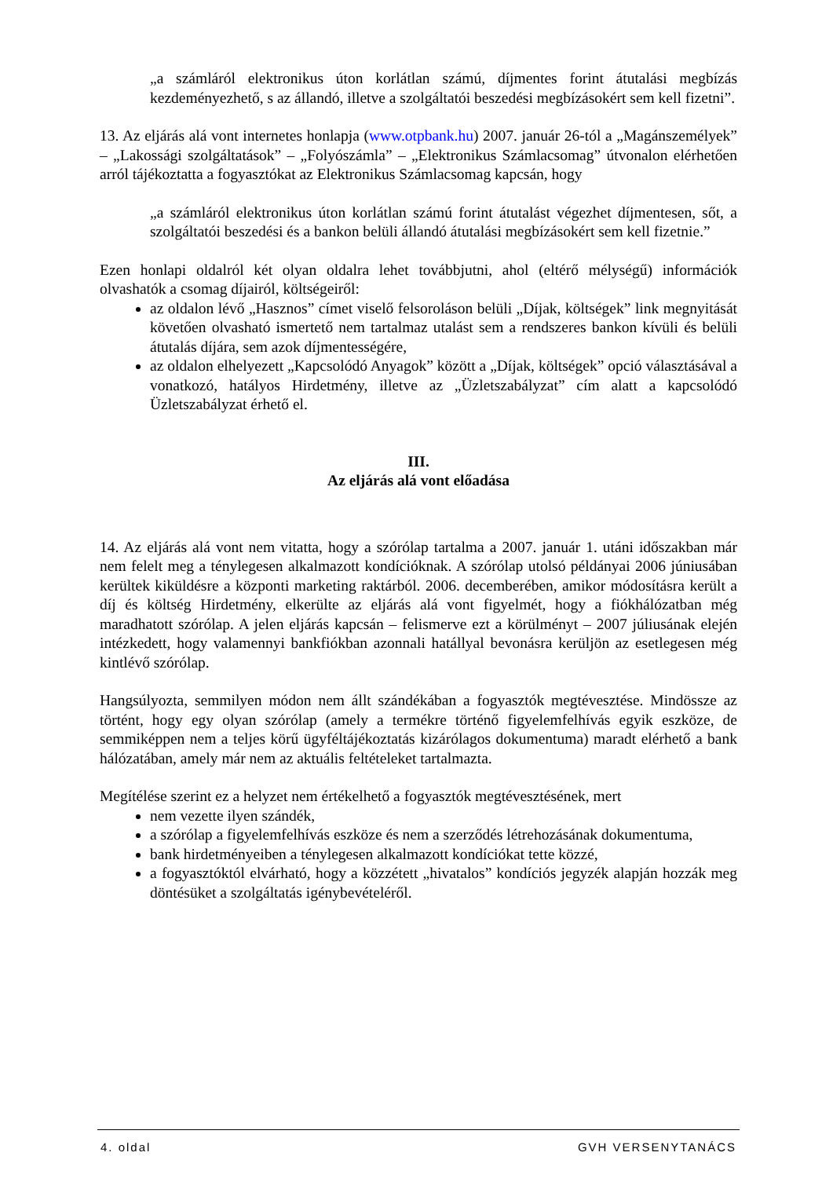„a számláról elektronikus úton korlátlan számú, díjmentes forint átutalási megbízás kezdeményezhető, s az állandó, illetve a szolgáltatói beszedési megbízásokért sem kell fizetni”.
13. Az eljárás alá vont internetes honlapja (www.otpbank.hu) 2007. január 26-tól a „Magánszemélyek” – „Lakossági szolgáltatások” – „Folyószámla” – „Elektronikus Számlacsomag” útvonalon elérhetően arról tájékoztatta a fogyasztókat az Elektronikus Számlacsomag kapcsán, hogy
„a számláról elektronikus úton korlátlan számú forint átutalást végezhet díjmentesen, sőt, a szolgáltatói beszedési és a bankon belüli állandó átutalási megbízásokért sem kell fizetnie.”
Ezen honlapi oldalról két olyan oldalra lehet továbbjutni, ahol (eltérő mélységű) információk olvashatók a csomag díjairól, költségeiről:
az oldalon lévő „Hasznos” címet viselő felsoroláson belüli „Díjak, költségek” link megnyitását követően olvasható ismertető nem tartalmaz utalást sem a rendszeres bankon kívüli és belüli átutalás díjára, sem azok díjmentességére,
az oldalon elhelyezett „Kapcsolódó Anyagok” között a „Díjak, költségek” opció választásával a vonatkozó, hatályos Hirdetmény, illetve az „Üzletszabályzat” cím alatt a kapcsolódó Üzletszabályzat érhető el.
III.
Az eljárás alá vont előadása
14. Az eljárás alá vont nem vitatta, hogy a szórólap tartalma a 2007. január 1. utáni időszakban már nem felelt meg a ténylegesen alkalmazott kondícióknak. A szórólap utolsó példányai 2006 júniusában kerültek kiküldésre a központi marketing raktárból. 2006. decemberében, amikor módosításra került a díj és költség Hirdetmény, elkerülte az eljárás alá vont figyelmét, hogy a fiókhálózatban még maradhatott szórólap. A jelen eljárás kapcsán – felismerve ezt a körülményt – 2007 júliusának elején intézkedett, hogy valamennyi bankfiókban azonnali hatállyal bevonásra kerüljön az esetlegesen még kintlévő szórólap.
Hangsúlyozta, semmilyen módon nem állt szándékában a fogyasztók megtévesztése. Mindössze az történt, hogy egy olyan szórólap (amely a termékre történő figyelemfelhívás egyik eszköze, de semmiképpen nem a teljes körű ügyféltájékoztatás kizárólagos dokumentuma) maradt elérhető a bank hálózatában, amely már nem az aktuális feltételeket tartalmazta.
Megítélése szerint ez a helyzet nem értékelhető a fogyasztók megtévesztésének, mert
nem vezette ilyen szándék,
a szórólap a figyelemfelhívás eszköze és nem a szerződés létrehozásának dokumentuma,
bank hirdetményeiben a ténylegesen alkalmazott kondíciókat tette közzé,
a fogyasztóktól elvárható, hogy a közzétett „hivatalos” kondíciós jegyzék alapján hozzák meg döntésüket a szolgáltatás igénybevételéről.
4. oldal GVH VERSENYTANÁCS